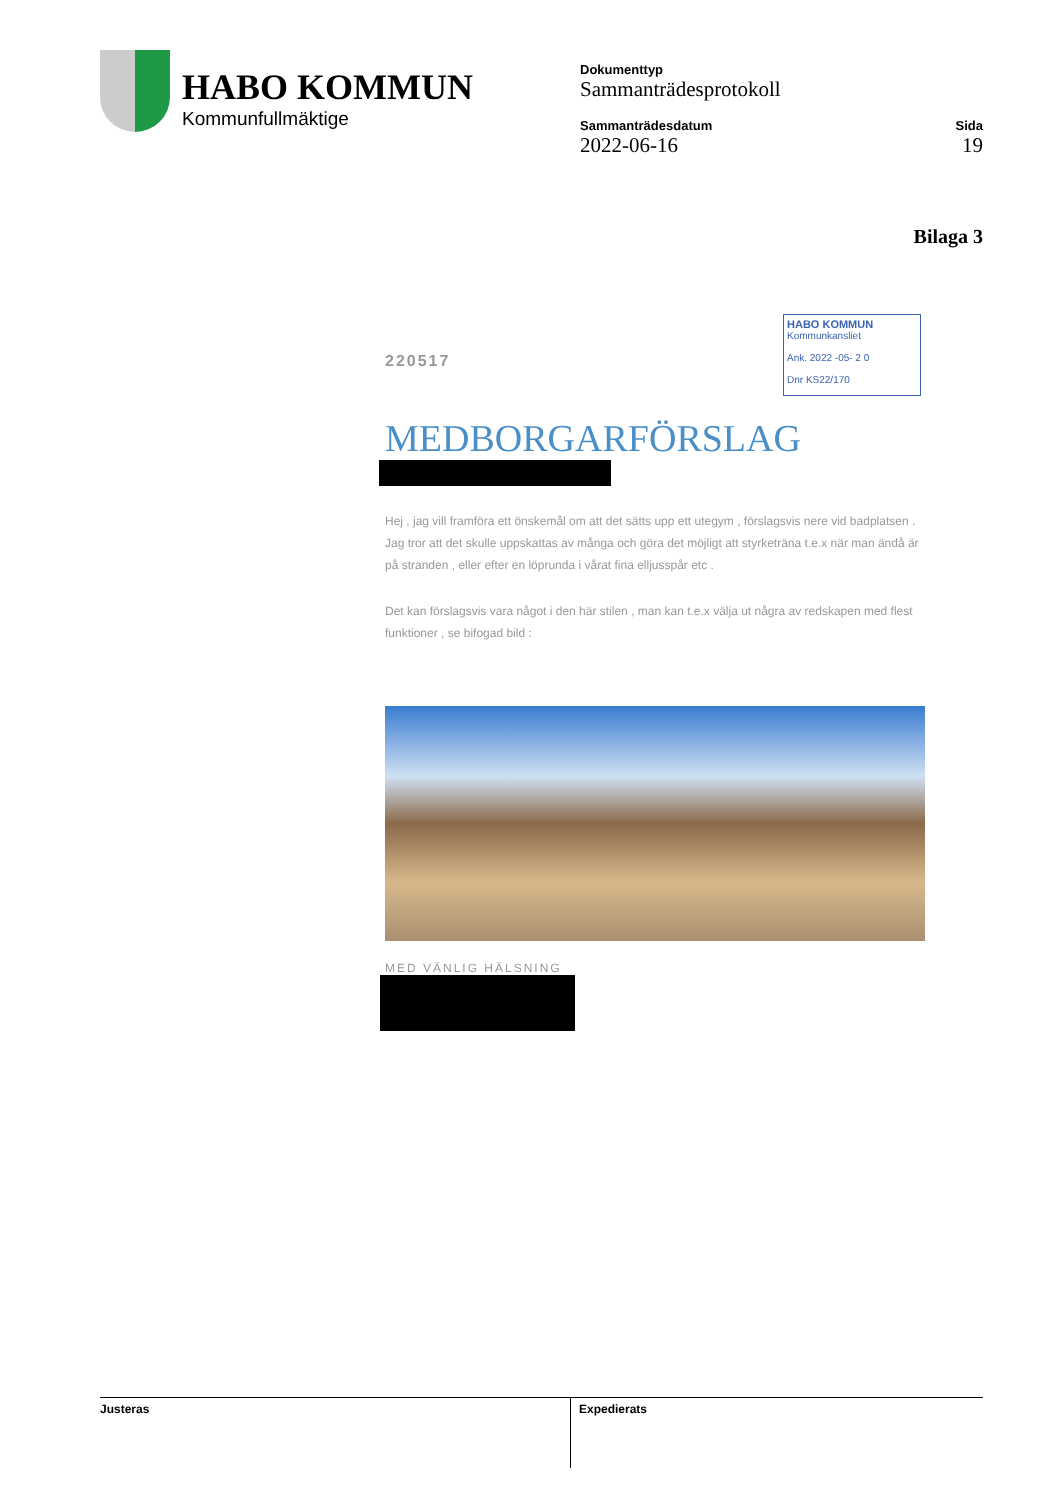HABO KOMMUN
Kommunfullmäktige
Dokumenttyp
Sammanträdesprotokoll
Sammanträdesdatum
2022-06-16
Sida
19
Bilaga 3
HABO KOMMUN
Kommunkansliet
Ank. 2022 -05- 2 0
Dnr KS22/170
220517
MEDBORGARFÖRSLAG
Hej , jag vill framföra ett önskemål om att det sätts upp ett utegym , förslagsvis nere vid badplatsen . Jag tror att det skulle uppskattas av många och göra det möjligt att styrketräna t.e.x när man ändå är på stranden , eller efter en löprunda i vårat fina elljusspår etc .
Det kan förslagsvis vara något i den här stilen , man kan t.e.x välja ut några av redskapen med flest funktioner , se bifogad bild :
MED VÄNLIG HÄLSNING
Justeras Expedierats